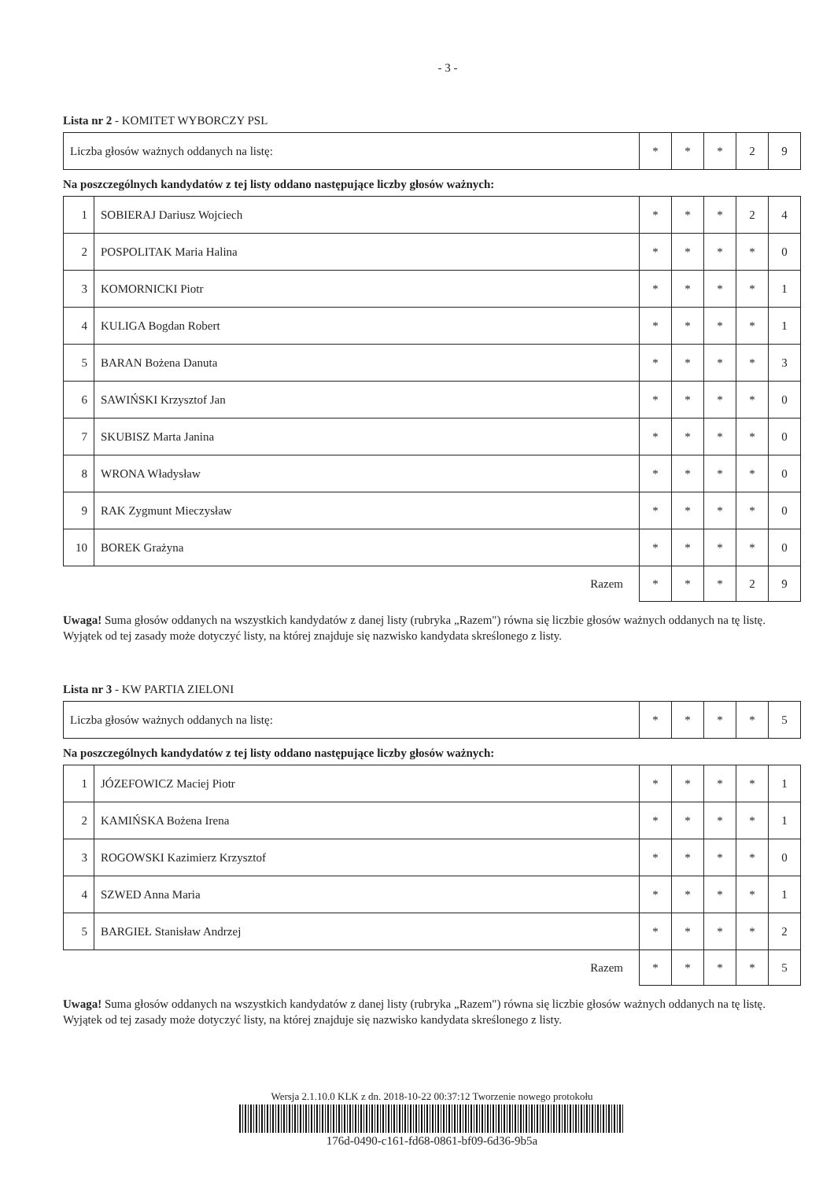- 3 -
Lista nr 2 - KOMITET WYBORCZY PSL
| Liczba głosów ważnych oddanych na listę: | * | * | * | 2 | 9 |
Na poszczególnych kandydatów z tej listy oddano następujące liczby głosów ważnych:
| 1 | SOBIERAJ Dariusz Wojciech | * | * | * | 2 | 4 |
| 2 | POSPOLITAK Maria Halina | * | * | * | * | 0 |
| 3 | KOMORNICKI Piotr | * | * | * | * | 1 |
| 4 | KULIGA Bogdan Robert | * | * | * | * | 1 |
| 5 | BARAN Bożena Danuta | * | * | * | * | 3 |
| 6 | SAWIŃSKI Krzysztof Jan | * | * | * | * | 0 |
| 7 | SKUBISZ Marta Janina | * | * | * | * | 0 |
| 8 | WRONA Władysław | * | * | * | * | 0 |
| 9 | RAK Zygmunt Mieczysław | * | * | * | * | 0 |
| 10 | BOREK Grażyna | * | * | * | * | 0 |
| Razem | | * | * | * | 2 | 9 |
Uwaga! Suma głosów oddanych na wszystkich kandydatów z danej listy (rubryka „Razem") równa się liczbie głosów ważnych oddanych na tę listę. Wyjątek od tej zasady może dotyczyć listy, na której znajduje się nazwisko kandydata skreślonego z listy.
Lista nr 3 - KW PARTIA ZIELONI
| Liczba głosów ważnych oddanych na listę: | * | * | * | * | 5 |
Na poszczególnych kandydatów z tej listy oddano następujące liczby głosów ważnych:
| 1 | JÓZEFOWICZ Maciej Piotr | * | * | * | * | 1 |
| 2 | KAMIŃSKA Bożena Irena | * | * | * | * | 1 |
| 3 | ROGOWSKI Kazimierz Krzysztof | * | * | * | * | 0 |
| 4 | SZWED Anna Maria | * | * | * | * | 1 |
| 5 | BARGIEŁ Stanisław Andrzej | * | * | * | * | 2 |
| Razem | | * | * | * | * | 5 |
Uwaga! Suma głosów oddanych na wszystkich kandydatów z danej listy (rubryka „Razem") równa się liczbie głosów ważnych oddanych na tę listę. Wyjątek od tej zasady może dotyczyć listy, na której znajduje się nazwisko kandydata skreślonego z listy.
Wersja 2.1.10.0 KLK z dn. 2018-10-22 00:37:12 Tworzenie nowego protokołu
176d-0490-c161-fd68-0861-bf09-6d36-9b5a